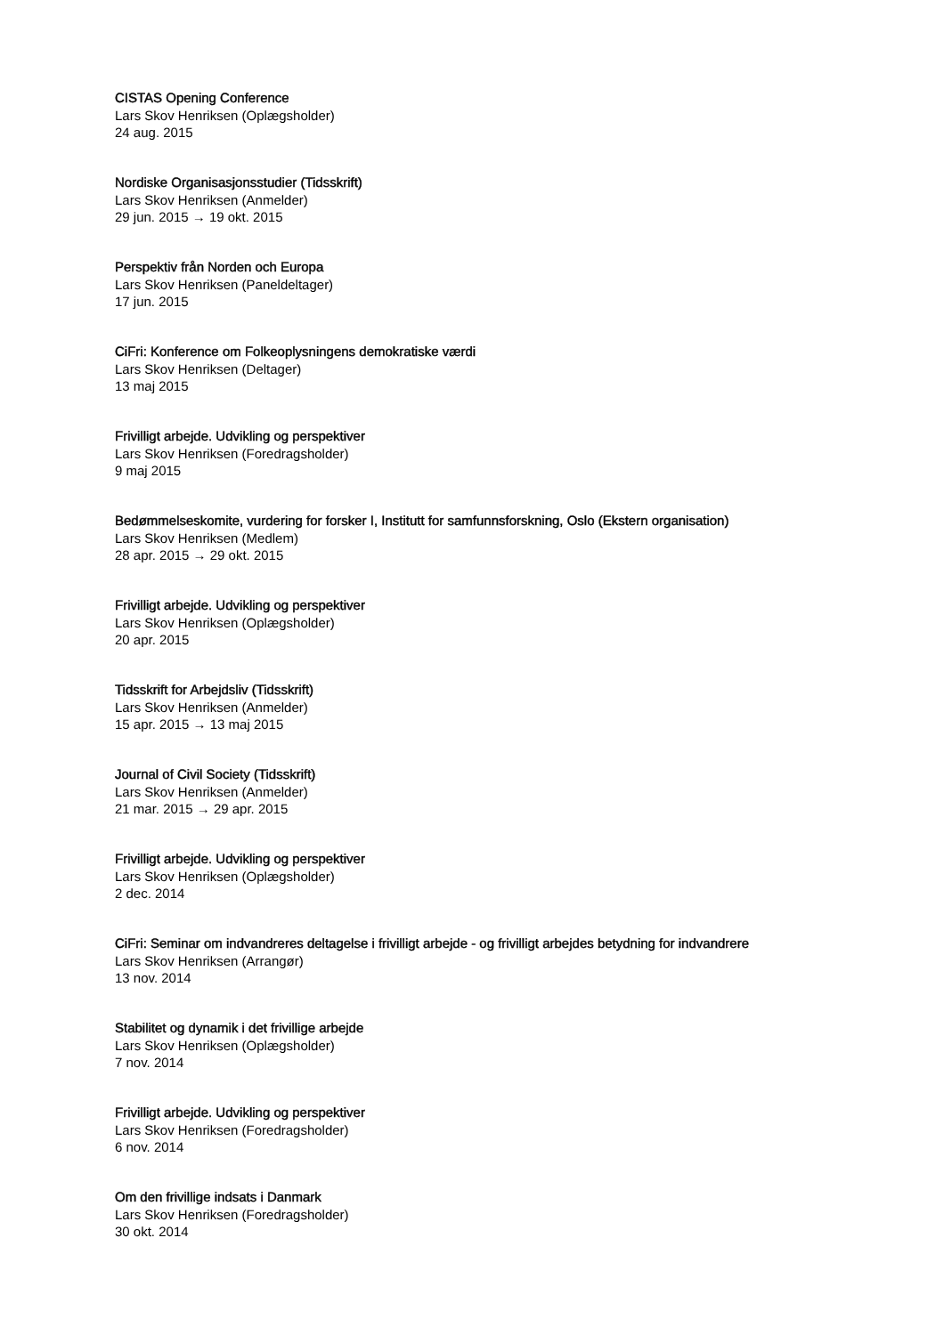CISTAS Opening Conference
Lars Skov Henriksen (Oplægsholder)
24 aug. 2015
Nordiske Organisasjonsstudier (Tidsskrift)
Lars Skov Henriksen (Anmelder)
29 jun. 2015 → 19 okt. 2015
Perspektiv från Norden och Europa
Lars Skov Henriksen (Paneldeltager)
17 jun. 2015
CiFri: Konference om Folkeoplysningens demokratiske værdi
Lars Skov Henriksen (Deltager)
13 maj 2015
Frivilligt arbejde. Udvikling og perspektiver
Lars Skov Henriksen (Foredragsholder)
9 maj 2015
Bedømmelseskomite, vurdering for forsker I, Institutt for samfunnsforskning, Oslo (Ekstern organisation)
Lars Skov Henriksen (Medlem)
28 apr. 2015 → 29 okt. 2015
Frivilligt arbejde. Udvikling og perspektiver
Lars Skov Henriksen (Oplægsholder)
20 apr. 2015
Tidsskrift for Arbejdsliv (Tidsskrift)
Lars Skov Henriksen (Anmelder)
15 apr. 2015 → 13 maj 2015
Journal of Civil Society (Tidsskrift)
Lars Skov Henriksen (Anmelder)
21 mar. 2015 → 29 apr. 2015
Frivilligt arbejde. Udvikling og perspektiver
Lars Skov Henriksen (Oplægsholder)
2 dec. 2014
CiFri: Seminar om indvandreres deltagelse i frivilligt arbejde - og frivilligt arbejdes betydning for indvandrere
Lars Skov Henriksen (Arrangør)
13 nov. 2014
Stabilitet og dynamik i det frivillige arbejde
Lars Skov Henriksen (Oplægsholder)
7 nov. 2014
Frivilligt arbejde. Udvikling og perspektiver
Lars Skov Henriksen (Foredragsholder)
6 nov. 2014
Om den frivillige indsats i Danmark
Lars Skov Henriksen (Foredragsholder)
30 okt. 2014